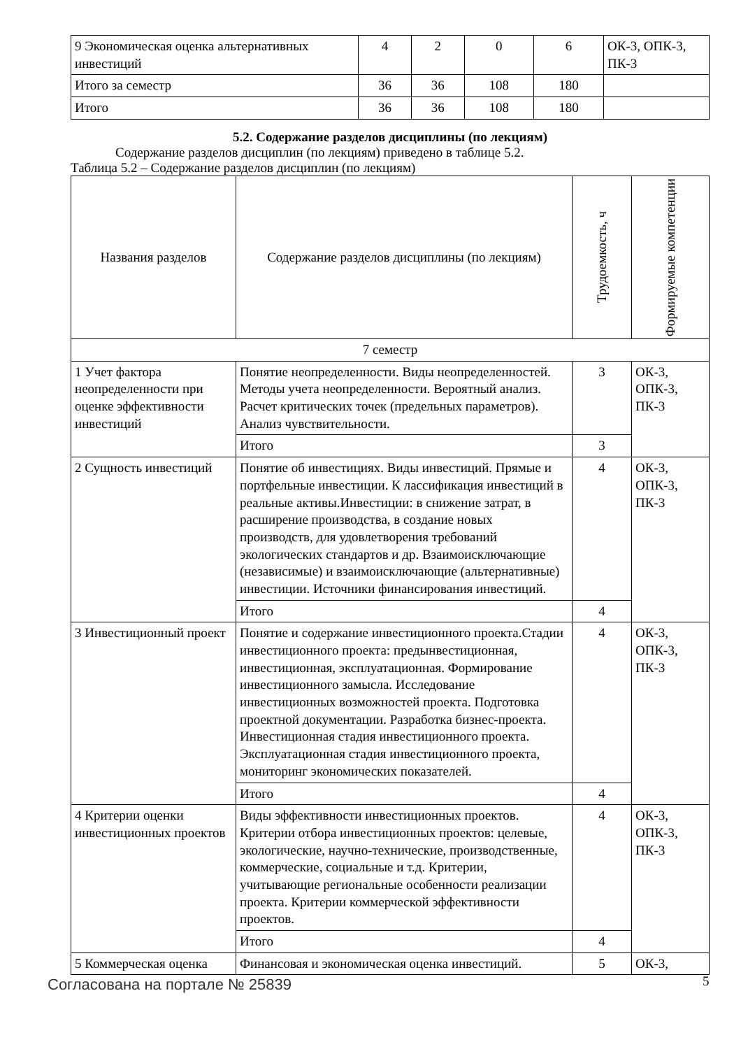| 9 Экономическая оценка альтернативных инвестиций | 4 | 2 | 0 | 6 | ОК-3, ОПК-3, ПК-3 |
| Итого за семестр | 36 | 36 | 108 | 180 | |
| Итого | 36 | 36 | 108 | 180 | |
5.2. Содержание разделов дисциплины (по лекциям)
Содержание разделов дисциплин (по лекциям) приведено в таблице 5.2.
Таблица 5.2 – Содержание разделов дисциплин (по лекциям)
| Названия разделов | Содержание разделов дисциплины (по лекциям) | Трудоемкость, ч | Формируемые компетенции |
| --- | --- | --- | --- |
| 7 семестр | | | |
| 1 Учет фактора неопределенности при оценке эффективности инвестиций | Понятие неопределенности. Виды неопределенностей. Методы учета неопределенности. Вероятный анализ. Расчет критических точек (предельных параметров). Анализ чувствительности. | 3 | ОК-3, ОПК-3, ПК-3 |
| | Итого | 3 | |
| 2 Сущность инвестиций | Понятие об инвестициях. Виды инвестиций. Прямые и портфельные инвестиции. К лассификация инвестиций в реальные активы.Инвестиции: в снижение затрат, в расширение производства, в создание новых производств, для удовлетворения требований экологических стандартов и др. Взаимоисключающие (независимые) и взаимоисключающие (альтернативные) инвестиции. Источники финансирования инвестиций. | 4 | ОК-3, ОПК-3, ПК-3 |
| | Итого | 4 | |
| 3 Инвестиционный проект | Понятие и содержание инвестиционного проекта.Стадии инвестиционного проекта: предынвестиционная, инвестиционная, эксплуатационная. Формирование инвестиционного замысла. Исследование инвестиционных возможностей проекта. Подготовка проектной документации. Разработка бизнес-проекта. Инвестиционная стадия инвестиционного проекта. Эксплуатационная стадия инвестиционного проекта, мониторинг экономических показателей. | 4 | ОК-3, ОПК-3, ПК-3 |
| | Итого | 4 | |
| 4 Критерии оценки инвестиционных проектов | Виды эффективности инвестиционных проектов. Критерии отбора инвестиционных проектов: целевые, экологические, научно-технические, производственные, коммерческие, социальные и т.д. Критерии, учитывающие региональные особенности реализации проекта. Критерии коммерческой эффективности проектов. | 4 | ОК-3, ОПК-3, ПК-3 |
| | Итого | 4 | |
| 5 Коммерческая оценка | Финансовая и экономическая оценка инвестиций. | 5 | ОК-3, |
Согласована на портале № 25839 5